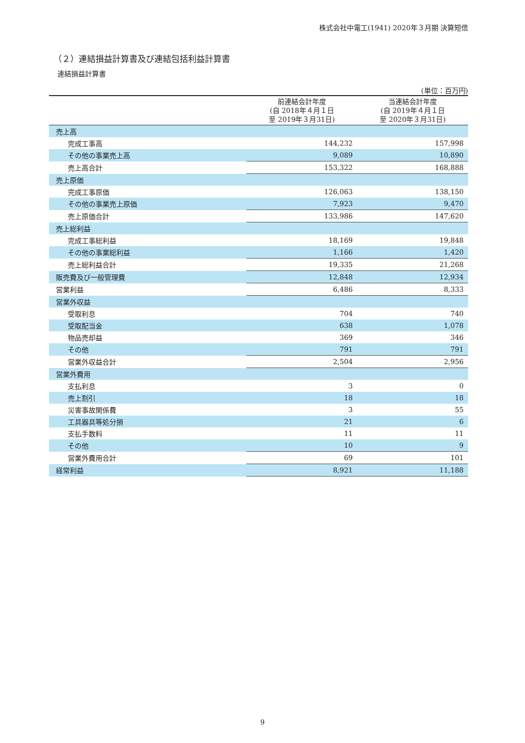株式会社中電工(1941) 2020年３月期 決算短信
（２）連結損益計算書及び連結包括利益計算書
連結損益計算書
(単位：百万円)
| | 前連結会計年度 (自 2018年４月１日 至 2019年３月31日) | 当連結会計年度 (自 2019年４月１日 至 2020年３月31日) |
| --- | --- | --- |
| 売上高 | | |
| 完成工事高 | 144,232 | 157,998 |
| その他の事業売上高 | 9,089 | 10,890 |
| 売上高合計 | 153,322 | 168,888 |
| 売上原価 | | |
| 完成工事原価 | 126,063 | 138,150 |
| その他の事業売上原価 | 7,923 | 9,470 |
| 売上原価合計 | 133,986 | 147,620 |
| 売上総利益 | | |
| 完成工事総利益 | 18,169 | 19,848 |
| その他の事業総利益 | 1,166 | 1,420 |
| 売上総利益合計 | 19,335 | 21,268 |
| 販売費及び一般管理費 | 12,848 | 12,934 |
| 営業利益 | 6,486 | 8,333 |
| 営業外収益 | | |
| 受取利息 | 704 | 740 |
| 受取配当金 | 638 | 1,078 |
| 物品売却益 | 369 | 346 |
| その他 | 791 | 791 |
| 営業外収益合計 | 2,504 | 2,956 |
| 営業外費用 | | |
| 支払利息 | 3 | 0 |
| 売上割引 | 18 | 18 |
| 災害事故関係費 | 3 | 55 |
| 工具器具等処分損 | 21 | 6 |
| 支払手数料 | 11 | 11 |
| その他 | 10 | 9 |
| 営業外費用合計 | 69 | 101 |
| 経常利益 | 8,921 | 11,188 |
9